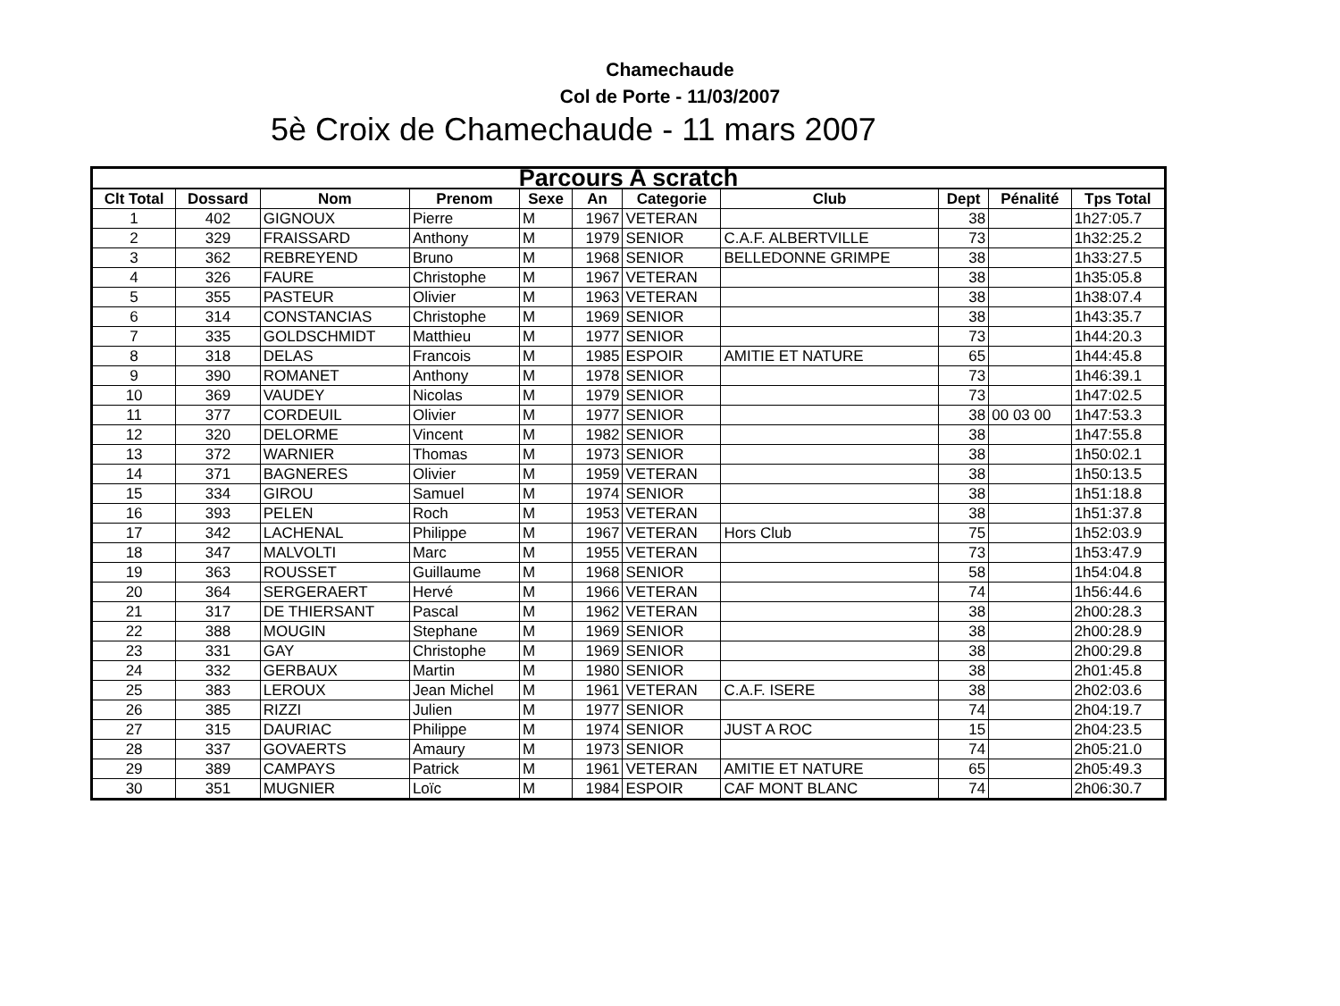Chamechaude
Col de Porte - 11/03/2007
5è Croix de Chamechaude - 11 mars 2007
| Parcours A scratch | | | | | | | | | | |
| --- | --- | --- | --- | --- | --- | --- | --- | --- | --- | --- |
| Clt Total | Dossard | Nom | Prenom | Sexe | An | Categorie | Club | Dept | Pénalité | Tps Total |
| 1 | 402 | GIGNOUX | Pierre | M | 1967 | VETERAN | | 38 | | 1h27:05.7 |
| 2 | 329 | FRAISSARD | Anthony | M | 1979 | SENIOR | C.A.F. ALBERTVILLE | 73 | | 1h32:25.2 |
| 3 | 362 | REBREYEND | Bruno | M | 1968 | SENIOR | BELLEDONNE GRIMPE | 38 | | 1h33:27.5 |
| 4 | 326 | FAURE | Christophe | M | 1967 | VETERAN | | 38 | | 1h35:05.8 |
| 5 | 355 | PASTEUR | Olivier | M | 1963 | VETERAN | | 38 | | 1h38:07.4 |
| 6 | 314 | CONSTANCIAS | Christophe | M | 1969 | SENIOR | | 38 | | 1h43:35.7 |
| 7 | 335 | GOLDSCHMIDT | Matthieu | M | 1977 | SENIOR | | 73 | | 1h44:20.3 |
| 8 | 318 | DELAS | Francois | M | 1985 | ESPOIR | AMITIE ET NATURE | 65 | | 1h44:45.8 |
| 9 | 390 | ROMANET | Anthony | M | 1978 | SENIOR | | 73 | | 1h46:39.1 |
| 10 | 369 | VAUDEY | Nicolas | M | 1979 | SENIOR | | 73 | | 1h47:02.5 |
| 11 | 377 | CORDEUIL | Olivier | M | 1977 | SENIOR | | 38 | 00 03 00 | 1h47:53.3 |
| 12 | 320 | DELORME | Vincent | M | 1982 | SENIOR | | 38 | | 1h47:55.8 |
| 13 | 372 | WARNIER | Thomas | M | 1973 | SENIOR | | 38 | | 1h50:02.1 |
| 14 | 371 | BAGNERES | Olivier | M | 1959 | VETERAN | | 38 | | 1h50:13.5 |
| 15 | 334 | GIROU | Samuel | M | 1974 | SENIOR | | 38 | | 1h51:18.8 |
| 16 | 393 | PELEN | Roch | M | 1953 | VETERAN | | 38 | | 1h51:37.8 |
| 17 | 342 | LACHENAL | Philippe | M | 1967 | VETERAN | Hors Club | 75 | | 1h52:03.9 |
| 18 | 347 | MALVOLTI | Marc | M | 1955 | VETERAN | | 73 | | 1h53:47.9 |
| 19 | 363 | ROUSSET | Guillaume | M | 1968 | SENIOR | | 58 | | 1h54:04.8 |
| 20 | 364 | SERGERAERT | Hervé | M | 1966 | VETERAN | | 74 | | 1h56:44.6 |
| 21 | 317 | DE THIERSANT | Pascal | M | 1962 | VETERAN | | 38 | | 2h00:28.3 |
| 22 | 388 | MOUGIN | Stephane | M | 1969 | SENIOR | | 38 | | 2h00:28.9 |
| 23 | 331 | GAY | Christophe | M | 1969 | SENIOR | | 38 | | 2h00:29.8 |
| 24 | 332 | GERBAUX | Martin | M | 1980 | SENIOR | | 38 | | 2h01:45.8 |
| 25 | 383 | LEROUX | Jean Michel | M | 1961 | VETERAN | C.A.F. ISERE | 38 | | 2h02:03.6 |
| 26 | 385 | RIZZI | Julien | M | 1977 | SENIOR | | 74 | | 2h04:19.7 |
| 27 | 315 | DAURIAC | Philippe | M | 1974 | SENIOR | JUST A ROC | 15 | | 2h04:23.5 |
| 28 | 337 | GOVAERTS | Amaury | M | 1973 | SENIOR | | 74 | | 2h05:21.0 |
| 29 | 389 | CAMPAYS | Patrick | M | 1961 | VETERAN | AMITIE ET NATURE | 65 | | 2h05:49.3 |
| 30 | 351 | MUGNIER | Loïc | M | 1984 | ESPOIR | CAF MONT BLANC | 74 | | 2h06:30.7 |